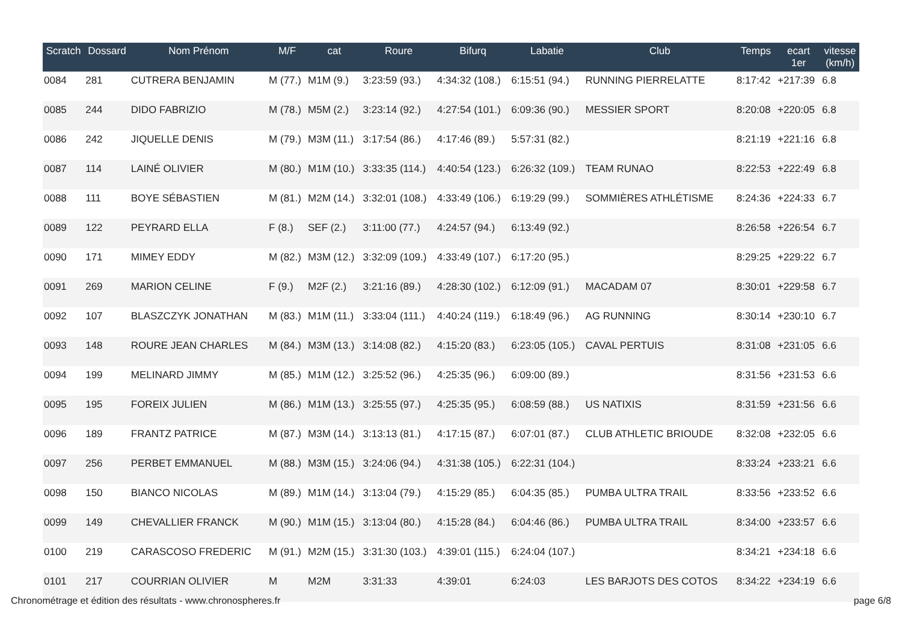| Scratch | Dossard | Nom Prénom | M/F | cat | Roure | Bifurq | Labatie | Club | Temps | ecart 1er | vitesse (km/h) |
| --- | --- | --- | --- | --- | --- | --- | --- | --- | --- | --- | --- |
| 0084 | 281 | CUTRERA BENJAMIN | M (77.) | M1M (9.) | 3:23:59 (93.) | 4:34:32 (108.) | 6:15:51 (94.) | RUNNING PIERRELATTE | 8:17:42 | +217:39 | 6.8 |
| 0085 | 244 | DIDO FABRIZIO | M (78.) | M5M (2.) | 3:23:14 (92.) | 4:27:54 (101.) | 6:09:36 (90.) | MESSIER SPORT | 8:20:08 | +220:05 | 6.8 |
| 0086 | 242 | JIQUELLE DENIS | M (79.) | M3M (11.) | 3:17:54 (86.) | 4:17:46 (89.) | 5:57:31 (82.) | | 8:21:19 | +221:16 | 6.8 |
| 0087 | 114 | LAINÉ OLIVIER | M (80.) | M1M (10.) | 3:33:35 (114.) | 4:40:54 (123.) | 6:26:32 (109.) | TEAM RUNAO | 8:22:53 | +222:49 | 6.8 |
| 0088 | 111 | BOYE SÉBASTIEN | M (81.) | M2M (14.) | 3:32:01 (108.) | 4:33:49 (106.) | 6:19:29 (99.) | SOMMIÈRES ATHLÉTISME | 8:24:36 | +224:33 | 6.7 |
| 0089 | 122 | PEYRARD ELLA | F (8.) | SEF (2.) | 3:11:00 (77.) | 4:24:57 (94.) | 6:13:49 (92.) | | 8:26:58 | +226:54 | 6.7 |
| 0090 | 171 | MIMEY EDDY | M (82.) | M3M (12.) | 3:32:09 (109.) | 4:33:49 (107.) | 6:17:20 (95.) | | 8:29:25 | +229:22 | 6.7 |
| 0091 | 269 | MARION CELINE | F (9.) | M2F (2.) | 3:21:16 (89.) | 4:28:30 (102.) | 6:12:09 (91.) | MACADAM 07 | 8:30:01 | +229:58 | 6.7 |
| 0092 | 107 | BLASZCZYK JONATHAN | M (83.) | M1M (11.) | 3:33:04 (111.) | 4:40:24 (119.) | 6:18:49 (96.) | AG RUNNING | 8:30:14 | +230:10 | 6.7 |
| 0093 | 148 | ROURE JEAN CHARLES | M (84.) | M3M (13.) | 3:14:08 (82.) | 4:15:20 (83.) | 6:23:05 (105.) | CAVAL PERTUIS | 8:31:08 | +231:05 | 6.6 |
| 0094 | 199 | MELINARD JIMMY | M (85.) | M1M (12.) | 3:25:52 (96.) | 4:25:35 (96.) | 6:09:00 (89.) | | 8:31:56 | +231:53 | 6.6 |
| 0095 | 195 | FOREIX JULIEN | M (86.) | M1M (13.) | 3:25:55 (97.) | 4:25:35 (95.) | 6:08:59 (88.) | US NATIXIS | 8:31:59 | +231:56 | 6.6 |
| 0096 | 189 | FRANTZ PATRICE | M (87.) | M3M (14.) | 3:13:13 (81.) | 4:17:15 (87.) | 6:07:01 (87.) | CLUB ATHLETIC BRIOUDE | 8:32:08 | +232:05 | 6.6 |
| 0097 | 256 | PERBET EMMANUEL | M (88.) | M3M (15.) | 3:24:06 (94.) | 4:31:38 (105.) | 6:22:31 (104.) | | 8:33:24 | +233:21 | 6.6 |
| 0098 | 150 | BIANCO NICOLAS | M (89.) | M1M (14.) | 3:13:04 (79.) | 4:15:29 (85.) | 6:04:35 (85.) | PUMBA ULTRA TRAIL | 8:33:56 | +233:52 | 6.6 |
| 0099 | 149 | CHEVALLIER FRANCK | M (90.) | M1M (15.) | 3:13:04 (80.) | 4:15:28 (84.) | 6:04:46 (86.) | PUMBA ULTRA TRAIL | 8:34:00 | +233:57 | 6.6 |
| 0100 | 219 | CARASCOSO FREDERIC | M (91.) | M2M (15.) | 3:31:30 (103.) | 4:39:01 (115.) | 6:24:04 (107.) | | 8:34:21 | +234:18 | 6.6 |
| 0101 | 217 | COURRIAN OLIVIER | M | M2M | 3:31:33 | 4:39:01 | 6:24:03 | LES BARJOTS DES COTOS | 8:34:22 | +234:19 | 6.6 |
Chronométrage et édition des résultats - www.chronospheres.fr page 6/8